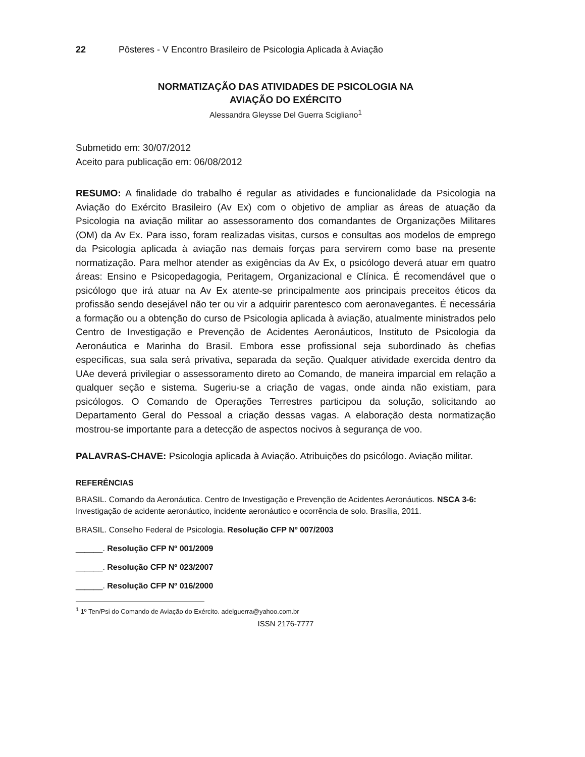22 Pôsteres - V Encontro Brasileiro de Psicologia Aplicada à Aviação
NORMATIZAÇÃO DAS ATIVIDADES DE PSICOLOGIA NA
AVIAÇÃO DO EXÉRCITO
Alessandra Gleysse Del Guerra Scigliano<sup>1</sup>
Submetido em: 30/07/2012
Aceito para publicação em: 06/08/2012
RESUMO: A finalidade do trabalho é regular as atividades e funcionalidade da Psicologia na Aviação do Exército Brasileiro (Av Ex) com o objetivo de ampliar as áreas de atuação da Psicologia na aviação militar ao assessoramento dos comandantes de Organizações Militares (OM) da Av Ex. Para isso, foram realizadas visitas, cursos e consultas aos modelos de emprego da Psicologia aplicada à aviação nas demais forças para servirem como base na presente normatização. Para melhor atender as exigências da Av Ex, o psicólogo deverá atuar em quatro áreas: Ensino e Psicopedagogia, Peritagem, Organizacional e Clínica. É recomendável que o psicólogo que irá atuar na Av Ex atente-se principalmente aos principais preceitos éticos da profissão sendo desejável não ter ou vir a adquirir parentesco com aeronavegantes. É necessária a formação ou a obtenção do curso de Psicologia aplicada à aviação, atualmente ministrados pelo Centro de Investigação e Prevenção de Acidentes Aeronáuticos, Instituto de Psicologia da Aeronáutica e Marinha do Brasil. Embora esse profissional seja subordinado às chefias específicas, sua sala será privativa, separada da seção. Qualquer atividade exercida dentro da UAe deverá privilegiar o assessoramento direto ao Comando, de maneira imparcial em relação a qualquer seção e sistema. Sugeriu-se a criação de vagas, onde ainda não existiam, para psicólogos. O Comando de Operações Terrestres participou da solução, solicitando ao Departamento Geral do Pessoal a criação dessas vagas. A elaboração desta normatização mostrou-se importante para a detecção de aspectos nocivos à segurança de voo.
PALAVRAS-CHAVE: Psicologia aplicada à Aviação. Atribuições do psicólogo. Aviação militar.
REFERÊNCIAS
BRASIL. Comando da Aeronáutica. Centro de Investigação e Prevenção de Acidentes Aeronáuticos. NSCA 3-6: Investigação de acidente aeronáutico, incidente aeronáutico e ocorrência de solo. Brasília, 2011.
BRASIL. Conselho Federal de Psicologia. Resolução CFP Nº 007/2003
______. Resolução CFP Nº 001/2009
______. Resolução CFP Nº 023/2007
______. Resolução CFP Nº 016/2000
<sup>1</sup> 1º Ten/Psi do Comando de Aviação do Exército. adelguerra@yahoo.com.br
ISSN 2176-7777